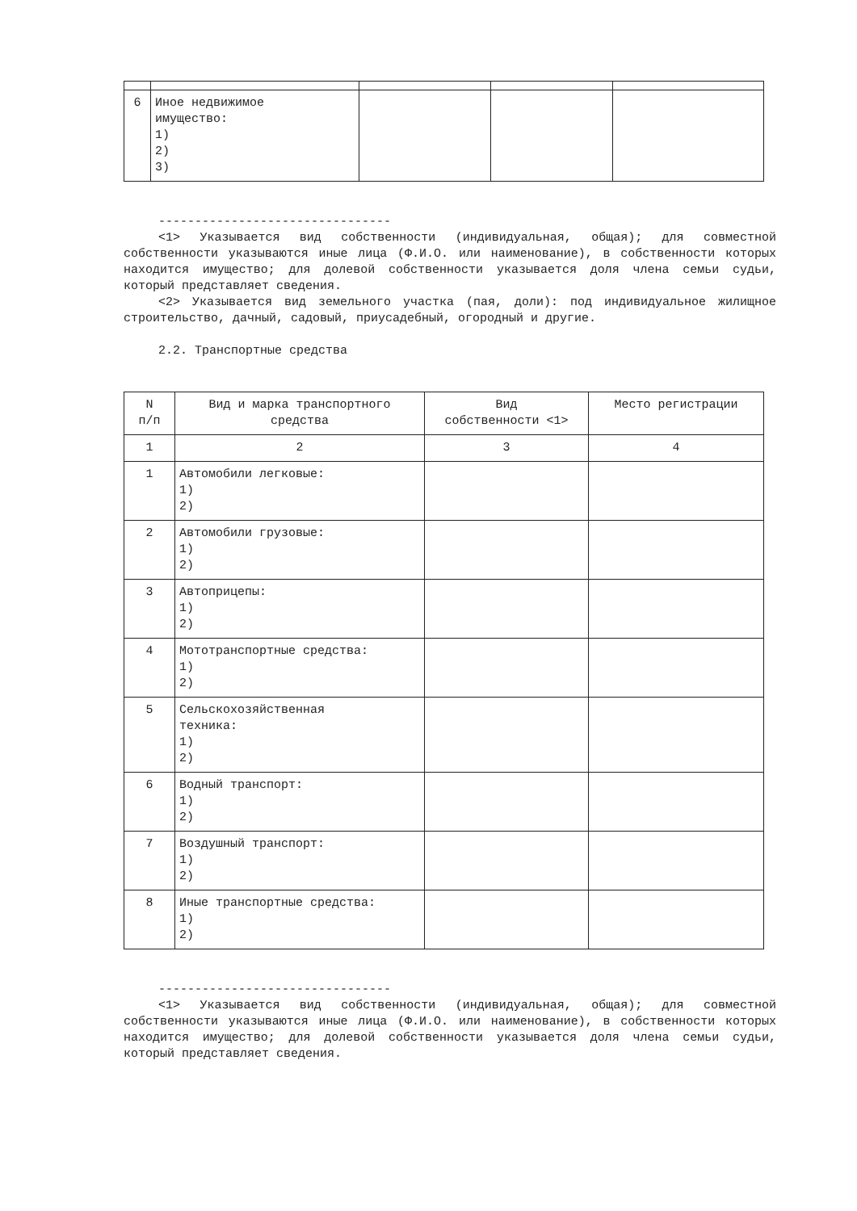| 6 | Иное недвижимое имущество: 1) 2) 3) | | | |
--------------------------------
<1> Указывается вид собственности (индивидуальная, общая); для совместной собственности указываются иные лица (Ф.И.О. или наименование), в собственности которых находится имущество; для долевой собственности указывается доля члена семьи судьи, который представляет сведения.
<2> Указывается вид земельного участка (пая, доли): под индивидуальное жилищное строительство, дачный, садовый, приусадебный, огородный и другие.
2.2. Транспортные средства
| N п/п | Вид и марка транспортного средства | Вид собственности <1> | Место регистрации |
| 1 | 2 | 3 | 4 |
| 1 | Автомобили легковые: 1) 2) | | |
| 2 | Автомобили грузовые: 1) 2) | | |
| 3 | Автоприцепы: 1) 2) | | |
| 4 | Мототранспортные средства: 1) 2) | | |
| 5 | Сельскохозяйственная техника: 1) 2) | | |
| 6 | Водный транспорт: 1) 2) | | |
| 7 | Воздушный транспорт: 1) 2) | | |
| 8 | Иные транспортные средства: 1) 2) | | |
--------------------------------
<1> Указывается вид собственности (индивидуальная, общая); для совместной собственности указываются иные лица (Ф.И.О. или наименование), в собственности которых находится имущество; для долевой собственности указывается доля члена семьи судьи, который представляет сведения.